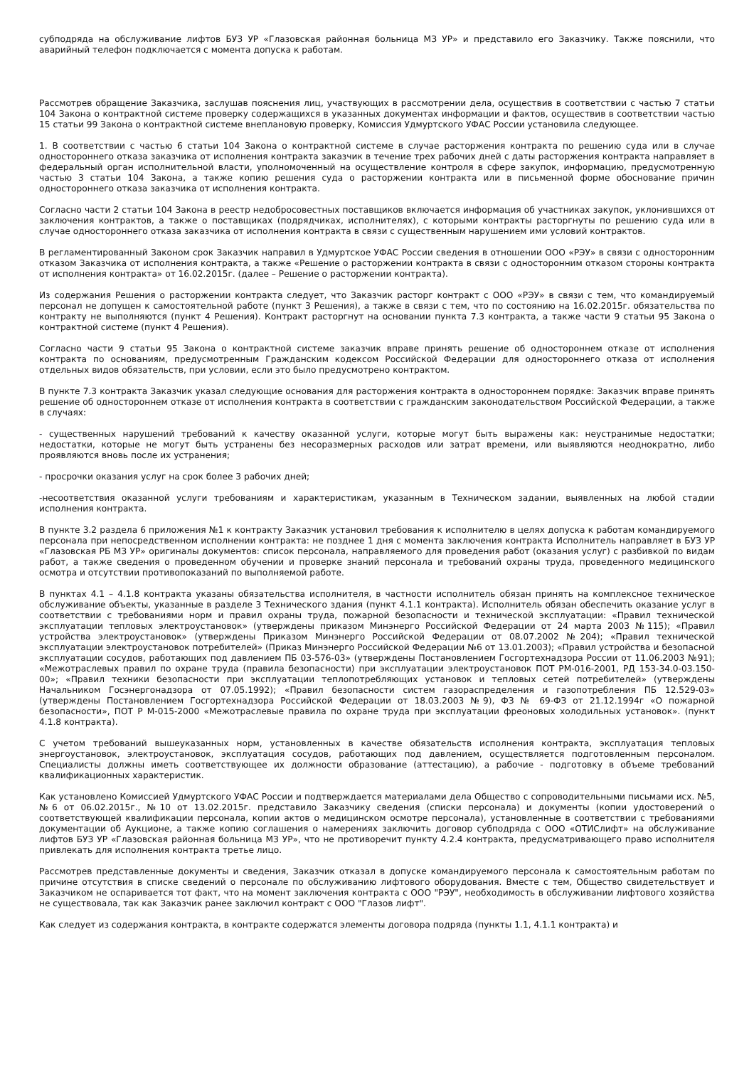субподряда на обслуживание лифтов БУЗ УР «Глазовская районная больница МЗ УР» и представило его Заказчику. Также пояснили, что аварийный телефон подключается с момента допуска к работам.
Рассмотрев обращение Заказчика, заслушав пояснения лиц, участвующих в рассмотрении дела, осуществив в соответствии с частью 7 статьи 104 Закона о контрактной системе проверку содержащихся в указанных документах информации и фактов, осуществив в соответствии частью 15 статьи 99 Закона о контрактной системе внеплановую проверку, Комиссия Удмуртского УФАС России установила следующее.
1. В соответствии с частью 6 статьи 104 Закона о контрактной системе в случае расторжения контракта по решению суда или в случае одностороннего отказа заказчика от исполнения контракта заказчик в течение трех рабочих дней с даты расторжения контракта направляет в федеральный орган исполнительной власти, уполномоченный на осуществление контроля в сфере закупок, информацию, предусмотренную частью 3 статьи 104 Закона, а также копию решения суда о расторжении контракта или в письменной форме обоснование причин одностороннего отказа заказчика от исполнения контракта.
Согласно части 2 статьи 104 Закона в реестр недобросовестных поставщиков включается информация об участниках закупок, уклонившихся от заключения контрактов, а также о поставщиках (подрядчиках, исполнителях), с которыми контракты расторгнуты по решению суда или в случае одностороннего отказа заказчика от исполнения контракта в связи с существенным нарушением ими условий контрактов.
В регламентированный Законом срок Заказчик направил в Удмуртское УФАС России сведения в отношении ООО «РЭУ» в связи с односторонним отказом Заказчика от исполнения контракта, а также «Решение о расторжении контракта в связи с односторонним отказом стороны контракта от исполнения контракта» от 16.02.2015г. (далее – Решение о расторжении контракта).
Из содержания Решения о расторжении контракта следует, что Заказчик расторг контракт с ООО «РЭУ» в связи с тем, что командируемый персонал не допущен к самостоятельной работе (пункт 3 Решения), а также в связи с тем, что по состоянию на 16.02.2015г. обязательства по контракту не выполняются (пункт 4 Решения). Контракт расторгнут на основании пункта 7.3 контракта, а также части 9 статьи 95 Закона о контрактной системе (пункт 4 Решения).
Согласно части 9 статьи 95 Закона о контрактной системе заказчик вправе принять решение об одностороннем отказе от исполнения контракта по основаниям, предусмотренным Гражданским кодексом Российской Федерации для одностороннего отказа от исполнения отдельных видов обязательств, при условии, если это было предусмотрено контрактом.
В пункте 7.3 контракта Заказчик указал следующие основания для расторжения контракта в одностороннем порядке: Заказчик вправе принять решение об одностороннем отказе от исполнения контракта в соответствии с гражданским законодательством Российской Федерации, а также в случаях:
- существенных нарушений требований к качеству оказанной услуги, которые могут быть выражены как: неустранимые недостатки; недостатки, которые не могут быть устранены без несоразмерных расходов или затрат времени, или выявляются неоднократно, либо проявляются вновь после их устранения;
- просрочки оказания услуг на срок более 3 рабочих дней;
-несоответствия оказанной услуги требованиям и характеристикам, указанным в Техническом задании, выявленных на любой стадии исполнения контракта.
В пункте 3.2 раздела 6 приложения №1 к контракту Заказчик установил требования к исполнителю в целях допуска к работам командируемого персонала при непосредственном исполнении контракта: не позднее 1 дня с момента заключения контракта Исполнитель направляет в БУЗ УР «Глазовская РБ МЗ УР» оригиналы документов: список персонала, направляемого для проведения работ (оказания услуг) с разбивкой по видам работ, а также сведения о проведенном обучении и проверке знаний персонала и требований охраны труда, проведенного медицинского осмотра и отсутствии противопоказаний по выполняемой работе.
В пунктах 4.1 – 4.1.8 контракта указаны обязательства исполнителя, в частности исполнитель обязан принять на комплексное техническое обслуживание объекты, указанные в разделе 3 Технического здания (пункт 4.1.1 контракта). Исполнитель обязан обеспечить оказание услуг в соответствии с требованиями норм и правил охраны труда, пожарной безопасности и технической эксплуатации: «Правил технической эксплуатации тепловых электроустановок» (утверждены приказом Минэнерго Российской Федерации от 24 марта 2003 №115); «Правил устройства электроустановок» (утверждены Приказом Минэнерго Российской Федерации от 08.07.2002 №204); «Правил технической эксплуатации электроустановок потребителей» (Приказ Минэнерго Российской Федерации №6 от 13.01.2003); «Правил устройства и безопасной эксплуатации сосудов, работающих под давлением ПБ 03-576-03» (утверждены Постановлением Госгортехнадзора России от 11.06.2003 №91); «Межотраслевых правил по охране труда (правила безопасности) при эксплуатации электроустановок ПОТ РМ-016-2001, РД 153-34.0-03.150-00»; «Правил техники безопасности при эксплуатации теплопотребляющих установок и тепловых сетей потребителей» (утверждены Начальником Госэнергонадзора от 07.05.1992); «Правил безопасности систем газораспределения и газопотребления ПБ 12.529-03» (утверждены Постановлением Госгортехнадзора Российской Федерации от 18.03.2003 №9), ФЗ № 69-ФЗ от 21.12.1994г «О пожарной безопасности», ПОТ Р М-015-2000 «Межотраслевые правила по охране труда при эксплуатации фреоновых холодильных установок». (пункт 4.1.8 контракта).
С учетом требований вышеуказанных норм, установленных в качестве обязательств исполнения контракта, эксплуатация тепловых энергоустановок, электроустановок, эксплуатация сосудов, работающих под давлением, осуществляется подготовленным персоналом. Специалисты должны иметь соответствующее их должности образование (аттестацию), а рабочие - подготовку в объеме требований квалификационных характеристик.
Как установлено Комиссией Удмуртского УФАС России и подтверждается материалами дела Общество с сопроводительными письмами исх. №5, №6 от 06.02.2015г., №10 от 13.02.2015г. представило Заказчику сведения (списки персонала) и документы (копии удостоверений о соответствующей квалификации персонала, копии актов о медицинском осмотре персонала), установленные в соответствии с требованиями документации об Аукционе, а также копию соглашения о намерениях заключить договор субподряда с ООО «ОТИСлифт» на обслуживание лифтов БУЗ УР «Глазовская районная больница МЗ УР», что не противоречит пункту 4.2.4 контракта, предусматривающего право исполнителя привлекать для исполнения контракта третье лицо.
Рассмотрев представленные документы и сведения, Заказчик отказал в допуске командируемого персонала к самостоятельным работам по причине отсутствия в списке сведений о персонале по обслуживанию лифтового оборудования. Вместе с тем, Общество свидетельствует и Заказчиком не оспаривается тот факт, что на момент заключения контракта с ООО "РЭУ", необходимость в обслуживании лифтового хозяйства не существовала, так как Заказчик ранее заключил контракт с ООО "Глазов лифт".
Как следует из содержания контракта, в контракте содержатся элементы договора подряда (пункты 1.1, 4.1.1 контракта) и